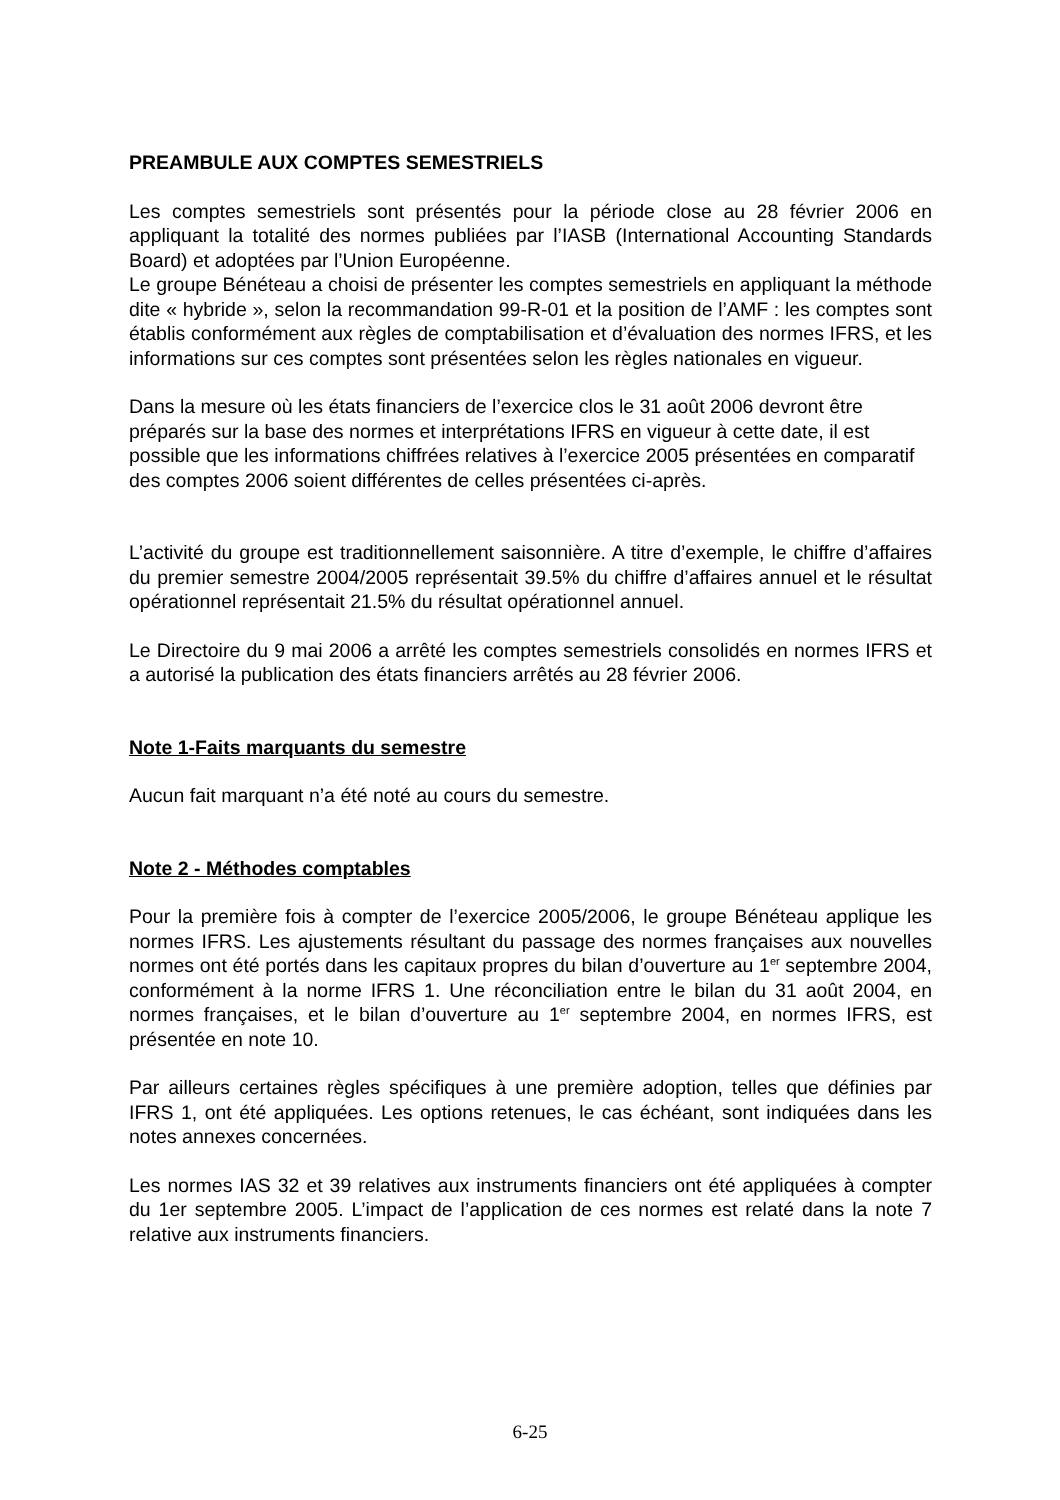PREAMBULE AUX COMPTES SEMESTRIELS
Les comptes semestriels sont présentés pour la période close au 28 février 2006 en appliquant la totalité des normes publiées par l’IASB (International Accounting Standards Board) et adoptées par l’Union Européenne.
Le groupe Bénéteau a choisi de présenter les comptes semestriels en appliquant la méthode dite « hybride », selon la recommandation 99-R-01 et la position de l’AMF : les comptes sont établis conformément aux règles de comptabilisation et d’évaluation des normes IFRS, et les informations sur ces comptes sont présentées selon les règles nationales en vigueur.
Dans la mesure où les états financiers de l’exercice clos le 31 août 2006 devront être préparés sur la base des normes et interprétations IFRS en vigueur à cette date, il est possible que les informations chiffrées relatives à l’exercice 2005 présentées en comparatif des comptes 2006 soient différentes de celles présentées ci-après.
L’activité du groupe est traditionnellement saisonnière. A titre d’exemple, le chiffre d’affaires du premier semestre 2004/2005 représentait 39.5% du chiffre d’affaires annuel et le résultat opérationnel représentait 21.5% du résultat opérationnel annuel.
Le Directoire du 9 mai 2006 a arrêté les comptes semestriels consolidés en normes IFRS et a autorisé la publication des états financiers arrêtés au 28 février 2006.
Note 1-Faits marquants du semestre
Aucun fait marquant n’a été noté au cours du semestre.
Note 2 - Méthodes comptables
Pour la première fois à compter de l’exercice 2005/2006, le groupe Bénéteau applique les normes IFRS. Les ajustements résultant du passage des normes françaises aux nouvelles normes ont été portés dans les capitaux propres du bilan d’ouverture au 1<sup>er</sup> septembre 2004, conformément à la norme IFRS 1. Une réconciliation entre le bilan du 31 août 2004, en normes françaises, et le bilan d’ouverture au 1<sup>er</sup> septembre 2004, en normes IFRS, est présentée en note 10.
Par ailleurs certaines règles spécifiques à une première adoption, telles que définies par IFRS 1, ont été appliquées. Les options retenues, le cas échéant, sont indiquées dans les notes annexes concernées.
Les normes IAS 32 et 39 relatives aux instruments financiers ont été appliquées à compter du 1er septembre 2005. L’impact de l’application de ces normes est relaté dans la note 7 relative aux instruments financiers.
6-25